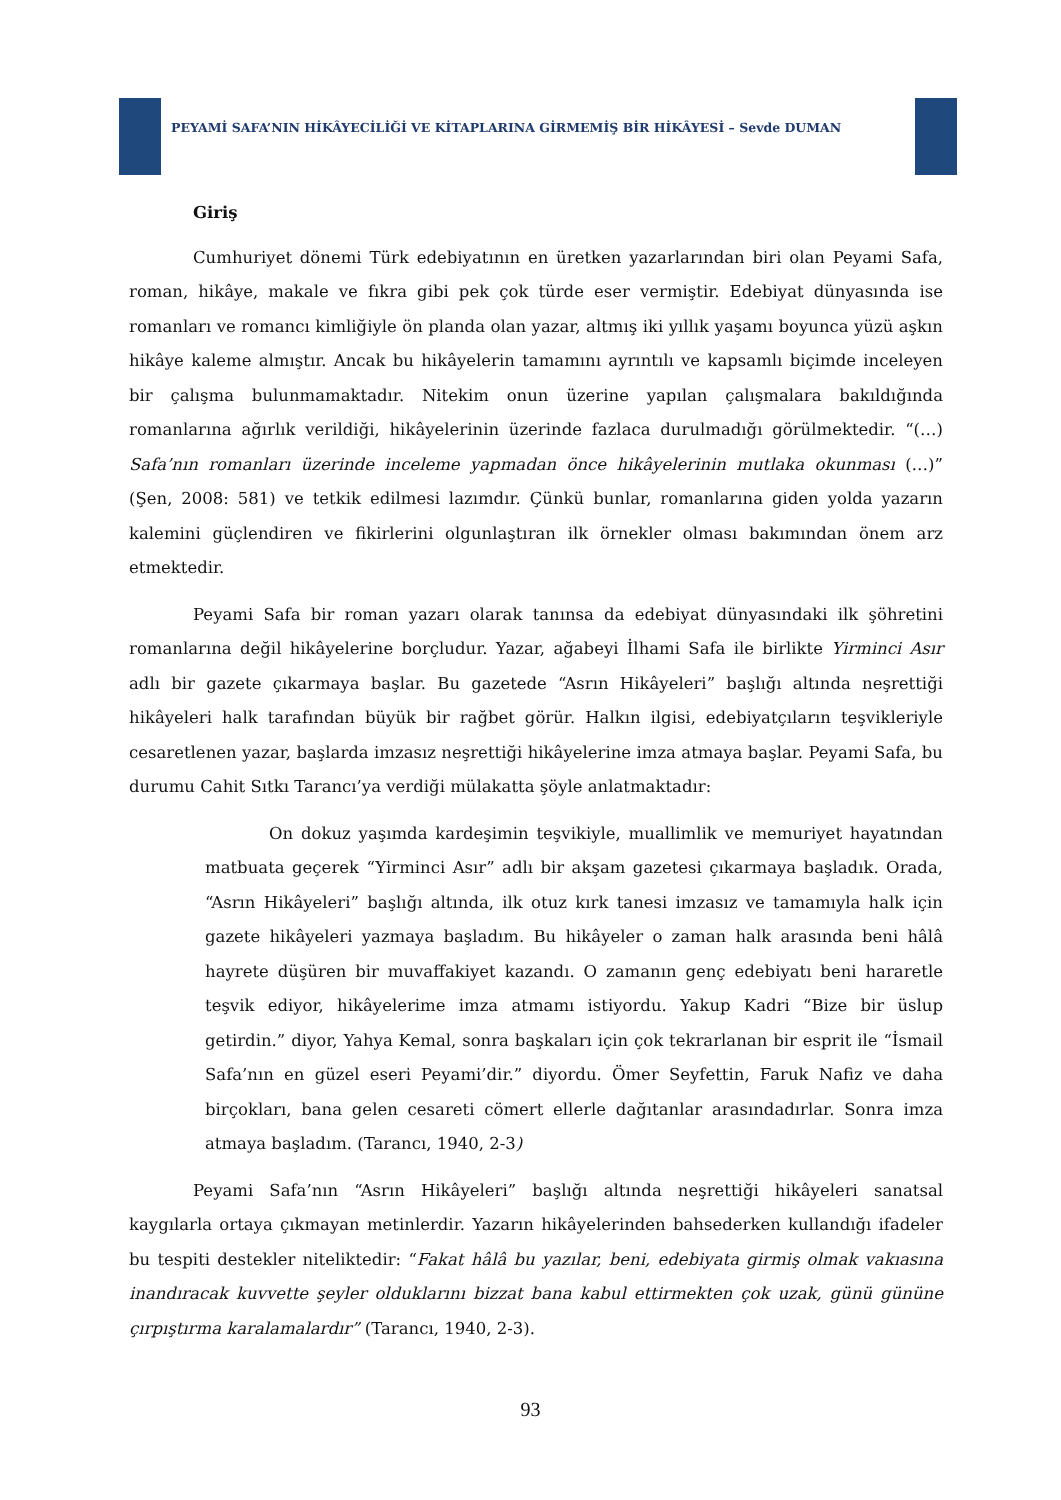PEYAMİ SAFA’NIN HİKÂYECİLİĞİ VE KİTAPLARINA GİRMEMİŞ BİR HİKÂYESİ – Sevde DUMAN
Giriş
Cumhuriyet dönemi Türk edebiyatının en üretken yazarlarından biri olan Peyami Safa, roman, hikâye, makale ve fıkra gibi pek çok türde eser vermiştir. Edebiyat dünyasında ise romanları ve romancı kimliğiyle ön planda olan yazar, altmış iki yıllık yaşamı boyunca yüzü aşkın hikâye kaleme almıştır. Ancak bu hikâyelerin tamamını ayrıntılı ve kapsamlı biçimde inceleyen bir çalışma bulunmamaktadır. Nitekim onun üzerine yapılan çalışmalara bakıldığında romanlarına ağırlık verildiği, hikâyelerinin üzerinde fazlaca durulmadığı görülmektedir. “(…) Safa’nın romanları üzerinde inceleme yapmadan önce hikâyelerinin mutlaka okunması (…)” (Şen, 2008: 581) ve tetkik edilmesi lazımdır. Çünkü bunlar, romanlarına giden yolda yazarın kalemini güçlendiren ve fikirlerini olgunlaştıran ilk örnekler olması bakımından önem arz etmektedir.
Peyami Safa bir roman yazarı olarak tanınsa da edebiyat dünyasındaki ilk şöhretini romanlarına değil hikâyelerine borçludur. Yazar, ağabeyi İlhami Safa ile birlikte Yirminci Asır adlı bir gazete çıkarmaya başlar. Bu gazetede “Asrın Hikâyeleri” başlığı altında neşrettiği hikâyeleri halk tarafından büyük bir rağbet görür. Halkın ilgisi, edebiyatçıların teşvikleriyle cesaretlenen yazar, başlarda imzasız neşrettiği hikâyelerine imza atmaya başlar. Peyami Safa, bu durumu Cahit Sıtkı Tarancı’ya verdiği mülakatta şöyle anlatmaktadır:
On dokuz yaşımda kardeşimin teşvikiyle, muallimlik ve memuriyet hayatından matbuata geçerek “Yirminci Asır” adlı bir akşam gazetesi çıkarmaya başladık. Orada, “Asrın Hikâyeleri” başlığı altında, ilk otuz kırk tanesi imzasız ve tamamıyla halk için gazete hikâyeleri yazmaya başladım. Bu hikâyeler o zaman halk arasında beni hâlâ hayrete düşüren bir muvaffakiyet kazandı. O zamanın genç edebiyatı beni hararetle teşvik ediyor, hikâyelerime imza atmamı istiyordu. Yakup Kadri “Bize bir üslup getirdin.” diyor, Yahya Kemal, sonra başkaları için çok tekrarlanan bir esprit ile “İsmail Safa’nın en güzel eseri Peyami’dir.” diyordu. Ömer Seyfettin, Faruk Nafiz ve daha birçokları, bana gelen cesareti cömert ellerle dağıtanlar arasındadırlar. Sonra imza atmaya başladım. (Tarancı, 1940, 2-3)
Peyami Safa’nın “Asrın Hikâyeleri” başlığı altında neşrettiği hikâyeleri sanatsal kaygılarla ortaya çıkmayan metinlerdir. Yazarın hikâyelerinden bahsederken kullandığı ifadeler bu tespiti destekler niteliktedir: “Fakat hâlâ bu yazılar, beni, edebiyata girmiş olmak vakıasına inandıracak kuvvette şeyler olduklarını bizzat bana kabul ettirmekten çok uzak, günü gününe çırpıştırma karalamalardır” (Tarancı, 1940, 2-3).
93